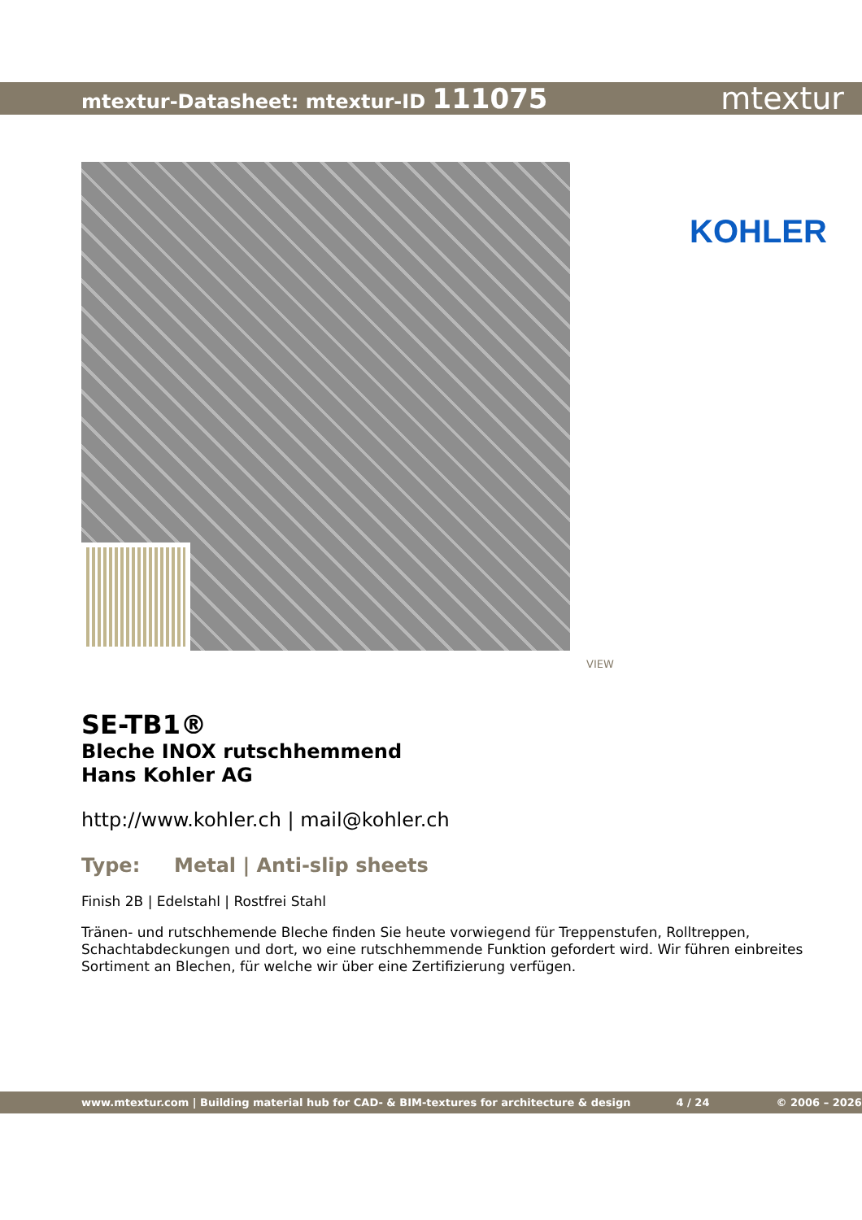mtextur-Datasheet: mtextur-ID 111075
mtextur
KOHLER
VIEW
SE-TB1®
Bleche INOX rutschhemmend
Hans Kohler AG
http://www.kohler.ch | mail@kohler.ch
Type: Metal | Anti-slip sheets
Finish 2B | Edelstahl | Rostfrei Stahl
Tränen- und rutschhemende Bleche finden Sie heute vorwiegend für Treppenstufen, Rolltreppen, Schachtabdeckungen und dort, wo eine rutschhemmende Funktion gefordert wird. Wir führen einbreites Sortiment an Blechen, für welche wir über eine Zertifizierung verfügen.
www.mtextur.com | Building material hub for CAD- & BIM-textures for architecture & design 4 / 24 © 2006 – 2026